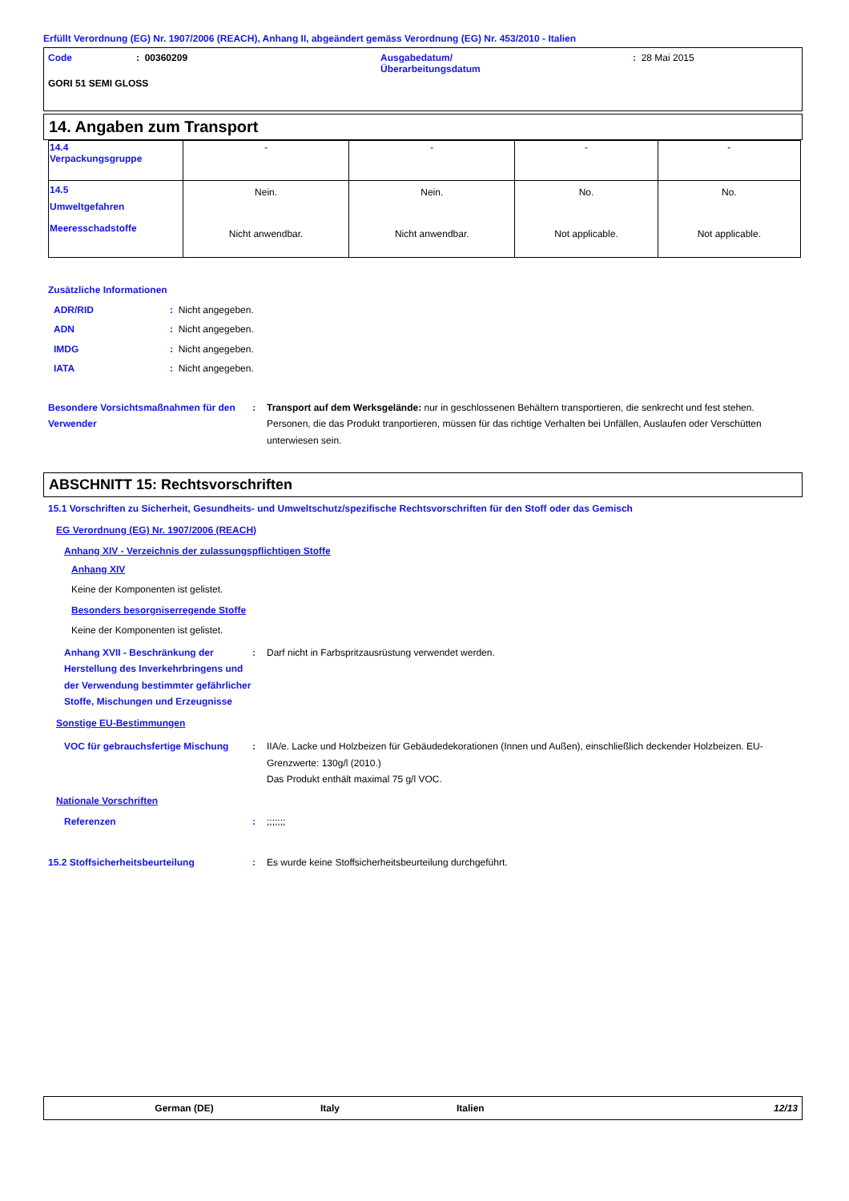Erfüllt Verordnung (EG) Nr. 1907/2006 (REACH), Anhang II, abgeändert gemäss Verordnung (EG) Nr. 453/2010 - Italien
Code: 00360209 Ausgabedatum/
Überarbeitungsdatum: 28 Mai 2015
GORI 51 SEMI GLOSS
14. Angaben zum Transport
| 14.4 Verpackungsgruppe | - | - | - | - |
| 14.5 Umweltgefahren Meeresschadstoffe | Nein. Nicht anwendbar. | Nein. Nicht anwendbar. | No. Not applicable. | No. Not applicable. |
Zusätzliche Informationen
ADR/RID: Nicht angegeben.
ADN: Nicht angegeben.
IMDG: Nicht angegeben.
IATA: Nicht angegeben.
Besondere Vorsichtsmaßnahmen für den Verwender: Transport auf dem Werksgelände: nur in geschlossenen Behältern transportieren, die senkrecht und fest stehen. Personen, die das Produkt tranportieren, müssen für das richtige Verhalten bei Unfällen, Auslaufen oder Verschütten unterwiesen sein.
ABSCHNITT 15: Rechtsvorschriften
15.1 Vorschriften zu Sicherheit, Gesundheits- und Umweltschutz/spezifische Rechtsvorschriften für den Stoff oder das Gemisch
EG Verordnung (EG) Nr. 1907/2006 (REACH)
Anhang XIV - Verzeichnis der zulassungspflichtigen Stoffe
Anhang XIV
Keine der Komponenten ist gelistet.
Besonders besorgniserregende Stoffe
Keine der Komponenten ist gelistet.
Anhang XVII - Beschränkung der Herstellung des Inverkehrbringens und der Verwendung bestimmter gefährlicher Stoffe, Mischungen und Erzeugnisse: Darf nicht in Farbspritzausrüstung verwendet werden.
Sonstige EU-Bestimmungen
VOC für gebrauchsfertige Mischung: IIA/e. Lacke und Holzbeizen für Gebäudedekorationen (Innen und Außen), einschließlich deckender Holzbeizen. EU-Grenzwerte: 130g/l (2010.)
Das Produkt enthält maximal 75 g/l VOC.
Nationale Vorschriften
Referenzen:;;;;;;;
15.2 Stoffsicherheitsbeurteilung: Es wurde keine Stoffsicherheitsbeurteilung durchgeführt.
German (DE) Italy Italien 12/13